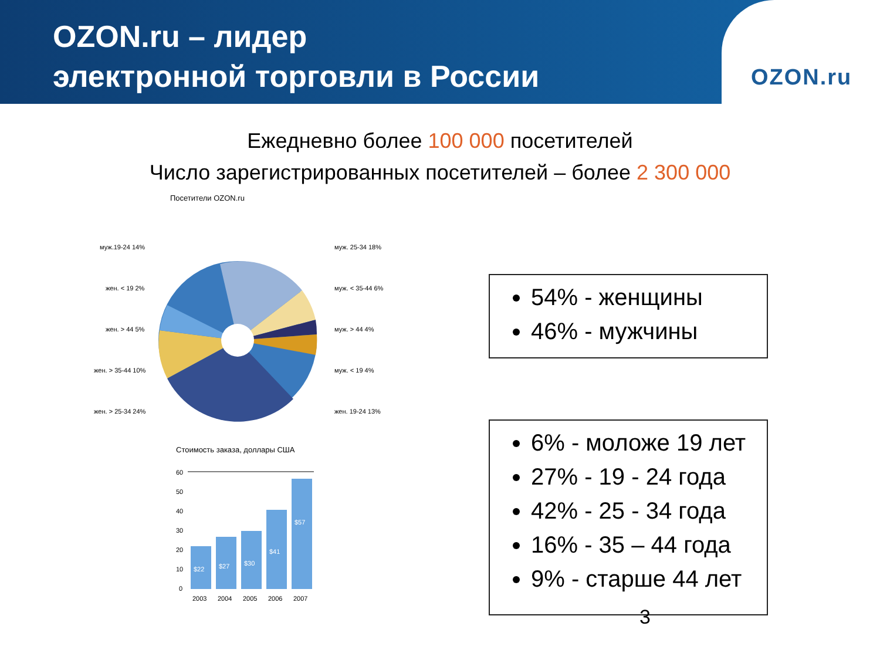OZON.ru – лидер
электронной торговли в России
OZON.ru
Ежедневно более 100 000 посетителей
Число зарегистрированных посетителей – более 2 300 000
Посетители OZON.ru
муж.19-24 14%
муж. 25-34 18%
жен. < 19 2%
муж. < 35-44 6%
жен. > 44 5%
муж. > 44 4%
жен. > 35-44 10%
муж. < 19 4%
жен. > 25-34 24%
жен. 19-24 13%
Стоимость заказа, доллары США
60
50
40
30
20
10
0
$22
$27
$30
$41
$57
2003
2004
2005
2006
2007
54% - женщины
46% - мужчины
6% - моложе 19 лет
27% - 19 - 24 года
42% - 25 - 34 года
16% - 35 – 44 года
9% - старше 44 лет
3